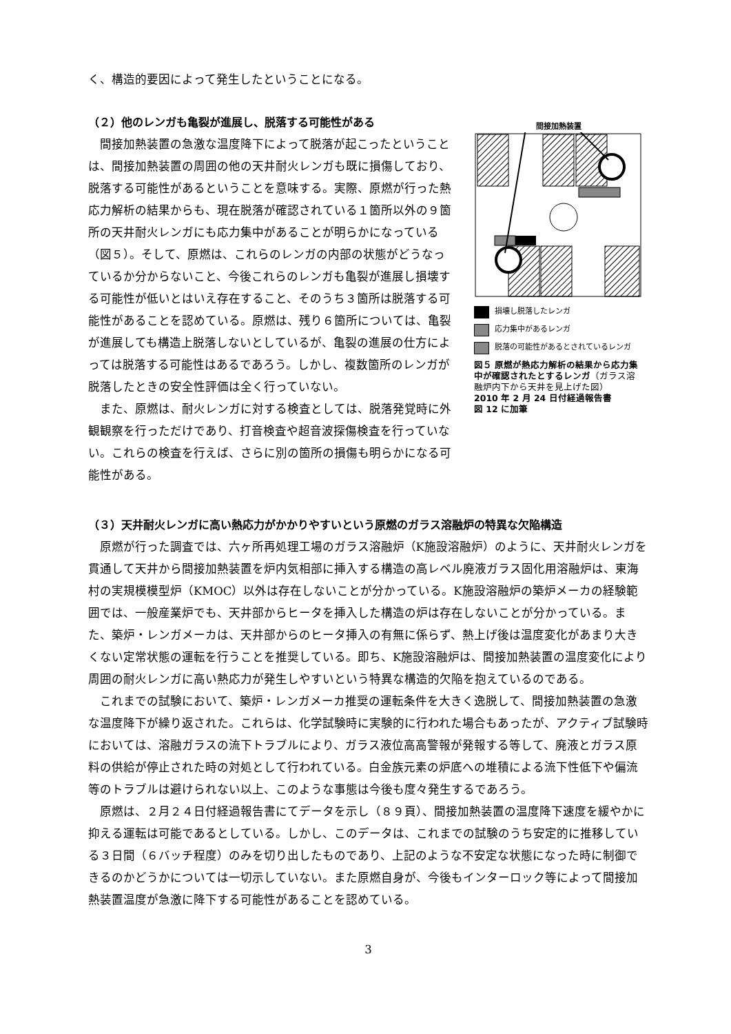く、構造的要因によって発生したということになる。
（２）他のレンガも亀裂が進展し、脱落する可能性がある
間接加熱装置の急激な温度降下によって脱落が起こったということは、間接加熱装置の周囲の他の天井耐火レンガも既に損傷しており、脱落する可能性があるということを意味する。実際、原燃が行った熱応力解析の結果からも、現在脱落が確認されている１箇所以外の９箇所の天井耐火レンガにも応力集中があることが明らかになっている（図５）。そして、原燃は、これらのレンガの内部の状態がどうなっているか分からないこと、今後これらのレンガも亀裂が進展し損壊する可能性が低いとはいえ存在すること、そのうち３箇所は脱落する可能性があることを認めている。原燃は、残り６箇所については、亀裂が進展しても構造上脱落しないとしているが、亀裂の進展の仕方によっては脱落する可能性はあるであろう。しかし、複数箇所のレンガが脱落したときの安全性評価は全く行っていない。
また、原燃は、耐火レンガに対する検査としては、脱落発覚時に外観観察を行っただけであり、打音検査や超音波探傷検査を行っていない。これらの検査を行えば、さらに別の箇所の損傷も明らかになる可能性がある。
間接加熱装置
損壊し脱落したレンガ
応力集中があるレンガ
脱落の可能性があるとされているレンガ
図５ 原燃が熱応力解析の結果から応力集中が確認されたとするレンガ（ガラス溶融炉内下から天井を見上げた図）
2010 年 2 月 24 日付経過報告書
図 12 に加筆
（３）天井耐火レンガに高い熱応力がかかりやすいという原燃のガラス溶融炉の特異な欠陥構造
原燃が行った調査では、六ヶ所再処理工場のガラス溶融炉（K施設溶融炉）のように、天井耐火レンガを貫通して天井から間接加熱装置を炉内気相部に挿入する構造の高レベル廃液ガラス固化用溶融炉は、東海村の実規模模型炉（KMOC）以外は存在しないことが分かっている。K施設溶融炉の築炉メーカの経験範囲では、一般産業炉でも、天井部からヒータを挿入した構造の炉は存在しないことが分かっている。また、築炉・レンガメーカは、天井部からのヒータ挿入の有無に係らず、熱上げ後は温度変化があまり大きくない定常状態の運転を行うことを推奨している。即ち、K施設溶融炉は、間接加熱装置の温度変化により周囲の耐火レンガに高い熱応力が発生しやすいという特異な構造的欠陥を抱えているのである。
これまでの試験において、築炉・レンガメーカ推奨の運転条件を大きく逸脱して、間接加熱装置の急激な温度降下が繰り返された。これらは、化学試験時に実験的に行われた場合もあったが、アクティブ試験時においては、溶融ガラスの流下トラブルにより、ガラス液位高高警報が発報する等して、廃液とガラス原料の供給が停止された時の対処として行われている。白金族元素の炉底への堆積による流下性低下や偏流等のトラブルは避けられない以上、このような事態は今後も度々発生するであろう。
原燃は、２月２４日付経過報告書にてデータを示し（８９頁）、間接加熱装置の温度降下速度を緩やかに抑える運転は可能であるとしている。しかし、このデータは、これまでの試験のうち安定的に推移している３日間（６バッチ程度）のみを切り出したものであり、上記のような不安定な状態になった時に制御できるのかどうかについては一切示していない。また原燃自身が、今後もインターロック等によって間接加熱装置温度が急激に降下する可能性があることを認めている。
3